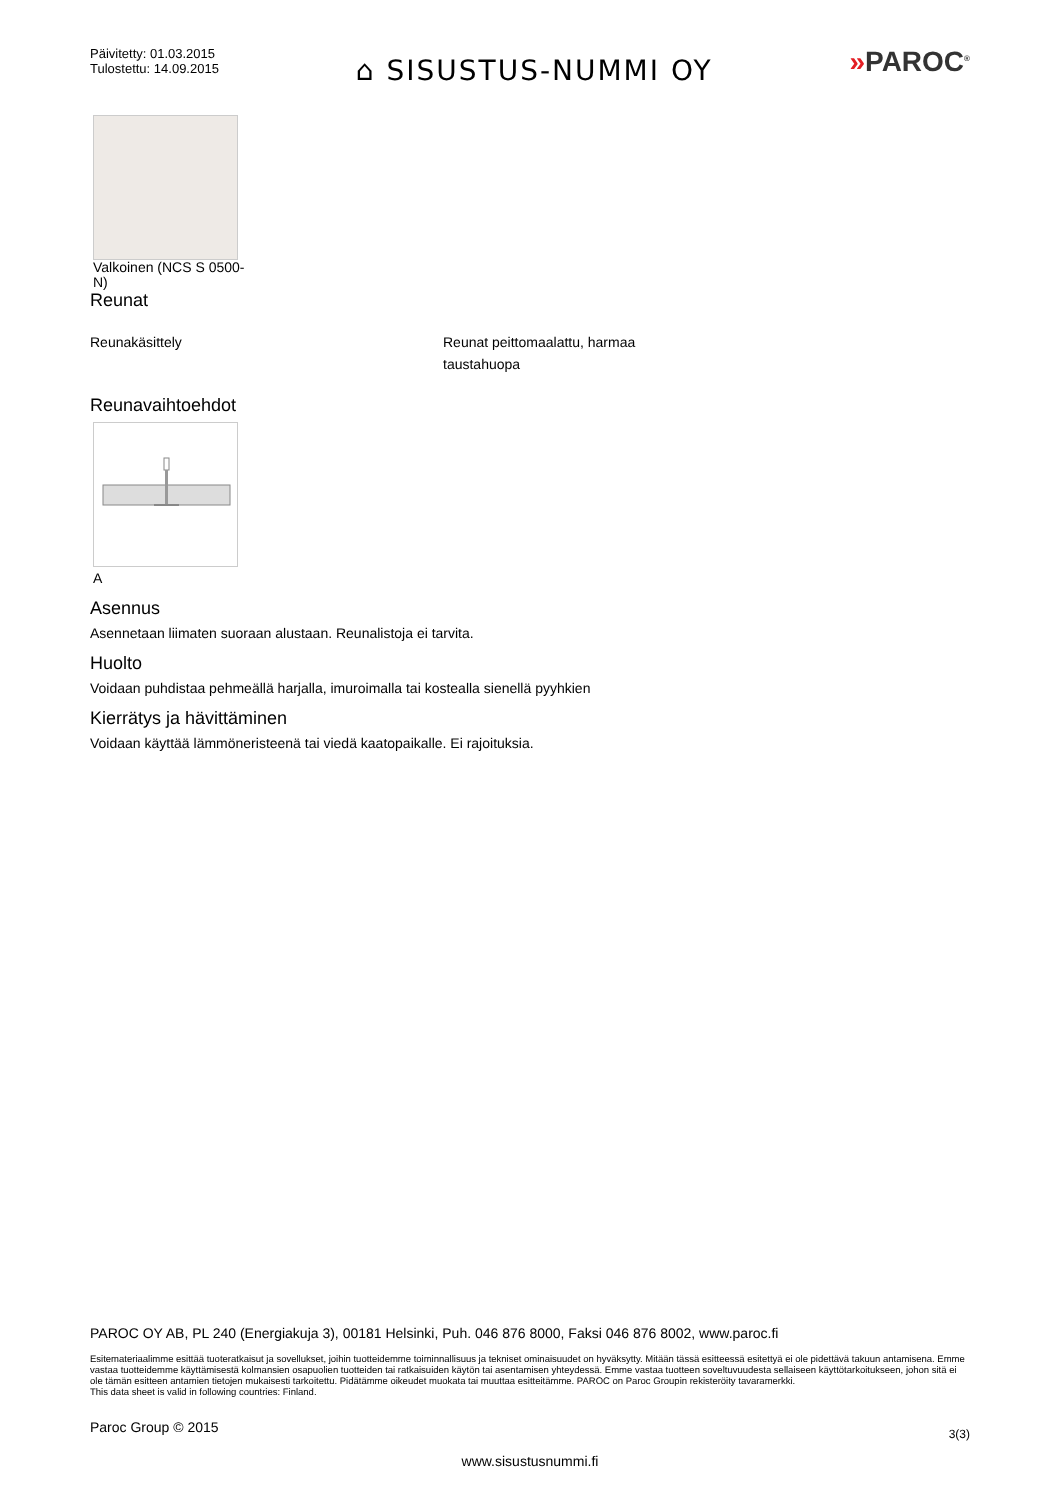Päivitetty: 01.03.2015
Tulostettu: 14.09.2015
⌂ SISUSTUS-NUMMI OY
»PAROC<sup>®</sup>
Valkoinen (NCS S 0500-N)
Reunat
Reunakäsittely Reunat peittomaalattu, harmaa
taustahuopa
Reunavaihtoehdot
A
Asennus
Asennetaan liimaten suoraan alustaan. Reunalistoja ei tarvita.
Huolto
Voidaan puhdistaa pehmeällä harjalla, imuroimalla tai kostealla sienellä pyyhkien
Kierrätys ja hävittäminen
Voidaan käyttää lämmöneristeenä tai viedä kaatopaikalle. Ei rajoituksia.
PAROC OY AB, PL 240 (Energiakuja 3), 00181 Helsinki, Puh. 046 876 8000, Faksi 046 876 8002, www.paroc.fi
Esitemateriaalimme esittää tuoteratkaisut ja sovellukset, joihin tuotteidemme toiminnallisuus ja tekniset ominaisuudet on hyväksytty. Mitään tässä esitteessä esitettyä ei ole pidettävä takuun antamisena. Emme vastaa tuotteidemme käyttämisestä kolmansien osapuolien tuotteiden tai ratkaisuiden käytön tai asentamisen yhteydessä. Emme vastaa tuotteen soveltuvuudesta sellaiseen käyttötarkoitukseen, johon sitä ei ole tämän esitteen antamien tietojen mukaisesti tarkoitettu. Pidätämme oikeudet muokata tai muuttaa esitteitämme. PAROC on Paroc Groupin rekisteröity tavaramerkki.
This data sheet is valid in following countries: Finland.
Paroc Group © 2015 3(3)
www.sisustusnummi.fi